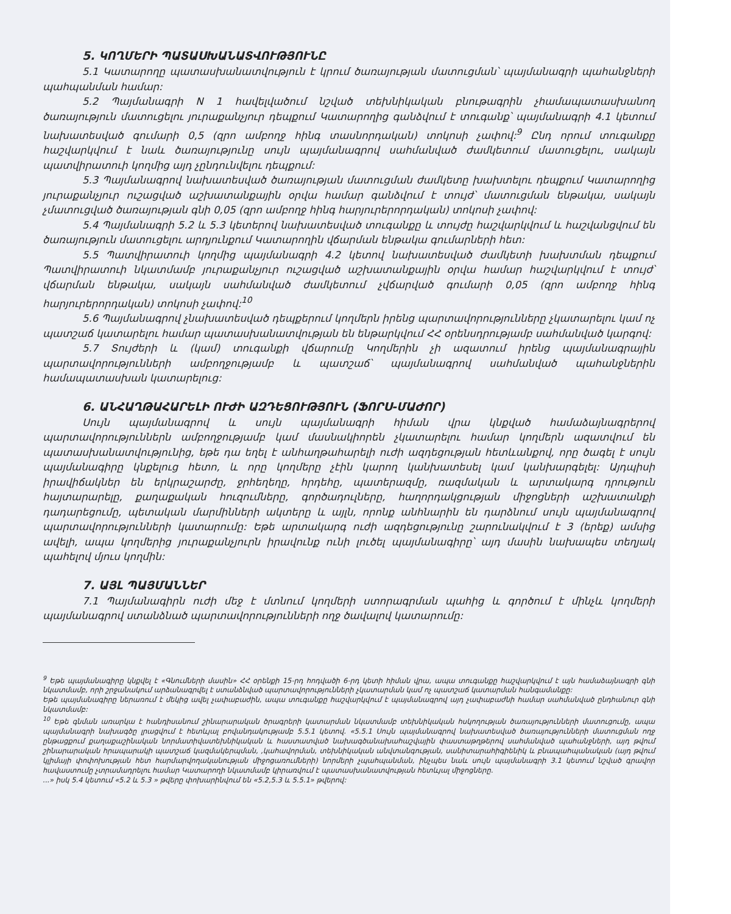5. ԿՈՂՄԵՐԻ ՊԱՏԱՍԽԱՆԱՏՎՈՒԹՅՈՒՆԸ
5.1 Կատարողը պատասխանատվություն է կրում ծառայության մատուցման՝ պայմանագրի պահանջների պահպանման համար:
5.2 Պայմանագրի N 1 հավելվածում նշված տեխնիկական բնութագրին չհամապատասխանող ծառայություն մատուցելու յուրաքանչյուր դեպքում Կատարողից գանձվում է տուգանք՝ պայմանագրի 4.1 կետում նախատեսված գումարի 0,5 (զրո ամբողջ հինգ տասնորդական) տոկոսի չափով:<sup>9</sup> Ընդ որում տուգանքը հաշվարկվում է նաև ծառայությունը սույն պայմանագրով սահմանված ժամկետում մատուցելու, սակայն պատվիրատուի կողմից այդ չընդունվելու դեպքում:
5.3 Պայմանագրով նախատեսված ծառայության մատուցման ժամկետը խախտելու դեպքում Կատարողից յուրաքանչյուր ուշացված աշխատանքային օրվա համար գանձվում է տույժ՝ մատուցման ենթակա, սակայն չմատուցված ծառայության գնի 0,05 (զրո ամբողջ հինգ հարյուրերորդական) տոկոսի չափով:
5.4 Պայմանագրի 5.2 և 5.3 կետերով նախատեսված տուգանքը և տույժը հաշվարկվում և հաշվանցվում են ծառայություն մատուցելու արդյունքում Կատարողին վճարման ենթակա գումարների հետ:
5.5 Պատվիրատուի կողմից պայմանագրի 4.2 կետով նախատեսված ժամկետի խախտման դեպքում Պատվիրատուի նկատմամբ յուրաքանչյուր ուշացված աշխատանքային օրվա համար հաշվարկվում է տույժ՝ վճարման ենթակա, սակայն սահմանված ժամկետում չվճարված գումարի 0,05 (զրո ամբողջ հինգ հարյուրերորդական) տոկոսի չափով:<sup>10</sup>
5.6 Պայմանագրով չնախատեսված դեպքերում կողմերն իրենց պարտավորությունները չկատարելու կամ ոչ պատշաճ կատարելու համար պատասխանատվության են ենթարկվում ՀՀ օրենսդրությամբ սահմանված կարգով:
5.7 Տույժերի և (կամ) տուգանքի վճարումը Կողմերին չի ազատում իրենց պայմանագրային պարտավորությունների ամբողջությամբ և պատշաճ՝ պայմանագրով սահմանված պահանջներին համապատասխան կատարելուց:
6. ԱՆՀԱՂԹԱՀԱՐԵԼԻ ՈՒԺԻ ԱԶԴԵՑՈՒԹՅՈՒՆ (ՖՈՐՍ-ՄԱԺՈՐ)
Սույն պայմանագրով և սույն պայմանագրի հիման վրա կնքված համաձայնագրերով պարտավորություններն ամբողջությամբ կամ մասնակիորեն չկատարելու համար կողմերն ազատվում են պատասխանատվությունից, եթե դա եղել է անհաղթահարելի ուժի ազդեցության հետևանքով, որը ծագել է սույն պայմանագիրը կնքելուց հետո, և որը կողմերը չէին կարող կանխատեսել կամ կանխարգելել: Այդպիսի իրավիճակներ են երկրաշարժը, ջրհեղեղը, հրդեհը, պատերազմը, ռազմական և արտակարգ դրություն հայտարարելը, քաղաքական հուզումները, գործադուլները, հաղորդակցության միջոցների աշխատանքի դադարեցումը, պետական մարմինների ակտերը և այլն, որոնք անհնարին են դարձնում սույն պայմանագրով պարտավորությունների կատարումը: Եթե արտակարգ ուժի ազդեցությունը շարունակվում է 3 (երեք) ամսից ավելի, ապա կողմերից յուրաքանչյուրն իրավունք ունի լուծել պայմանագիրը՝ այդ մասին նախապես տեղյակ պահելով մյուս կողմին:
7. ԱՅԼ ՊԱՅՄԱՆՆԵՐ
7.1 Պայմանագիրն ուժի մեջ է մտնում կողմերի ստորագրման պահից և գործում է մինչև կողմերի պայմանագրով ստանձնած պարտավորությունների ողջ ծավալով կատարումը:
<sup>9</sup> Եթե պայմանագիրը կնքվել է «Գնումների մասին» ՀՀ օրենքի 15-րդ հոդվածի 6-րդ կետի հիման վրա, ապա տուգանքը հաշվարկվում է այն համաձայնագրի գնի նկատմամբ, որի շրջանակում արձանագրվել է ստանձնված պարտավորությունների չկատարման կամ ոչ պատշաճ կատարման հանգամանքը:
Եթե պայմանագիրը ներառում է մեկից ավել չափաբաժին, ապա տուգանքը հաշվարկվում է պայմանագրով այդ չափաբաժնի համար սահմանված ընդհանուր գնի նկատմամբ:
<sup>10</sup> Եթե գնման առարկա է հանդիսանում շինարարական ծրագրերի կատարման նկատմամբ տեխնիկական հսկողության ծառայությունների մատուցումը, ապա պայմանագրի նախագծը լրացվում է հետևյալ բովանդակությամբ 5.5.1 կետով. «5.5.1 Սույն պայմանագրով նախատեսված ծառայությունների մատուցման ողջ ընթացքում քաղաքաշինական նորմատիվատեխնիկական և հաստատված նախագծանախահաշվային փաստաթղթերով սահմանված պահանջների, այդ թվում շինարարական հրապարակի պատշաճ կազմակերպման, ,կահավորման, տեխնիկական անվտանգության, սանիտարահիգիենիկ և բնապահպանական (այդ թվում կլիմայի փոփոխության հետ հարմարվողականության միջոցառումների) նորմերի չպահպանման, ինչպես նաև սույն պայմանագրի 3.1 կետում նշված գրավոր հավաստումը չտրամադրելու համար Կատարողի նկատմամբ կիրառվում է պատասխանատվության հետևյալ միջոցները.
...» իսկ 5.4 կետում «5.2 և 5.3 » թվերը փոխարինվում են «5.2,5.3 և 5.5.1» թվերով: